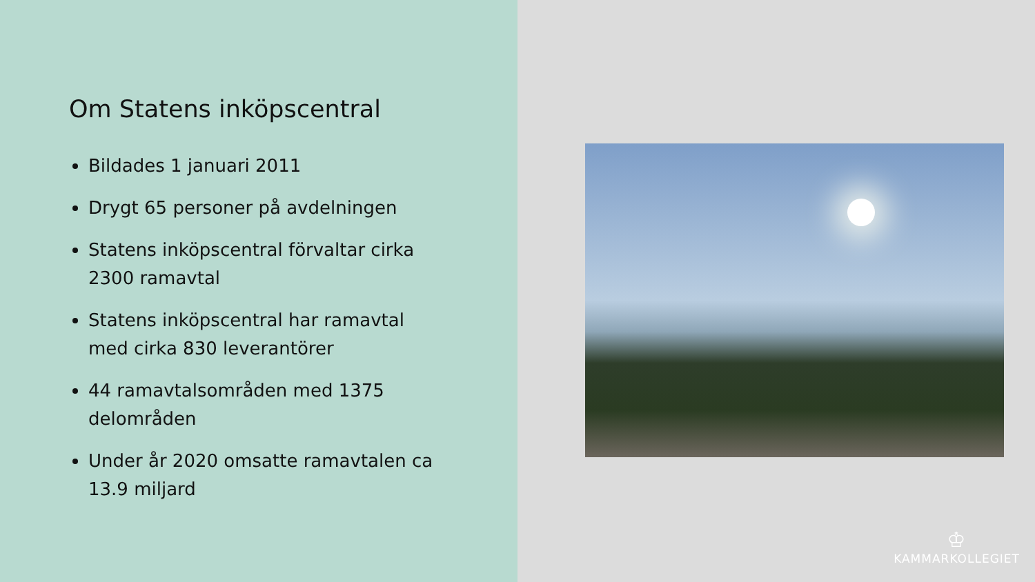Om Statens inköpscentral
Bildades 1 januari 2011
Drygt 65 personer på avdelningen
Statens inköpscentral förvaltar cirka 2300 ramavtal
Statens inköpscentral har ramavtal med cirka 830 leverantörer
44 ramavtalsområden med 1375 delområden
Under år 2020 omsatte ramavtalen ca 13.9 miljard
♔
KAMMARKOLLEGIET